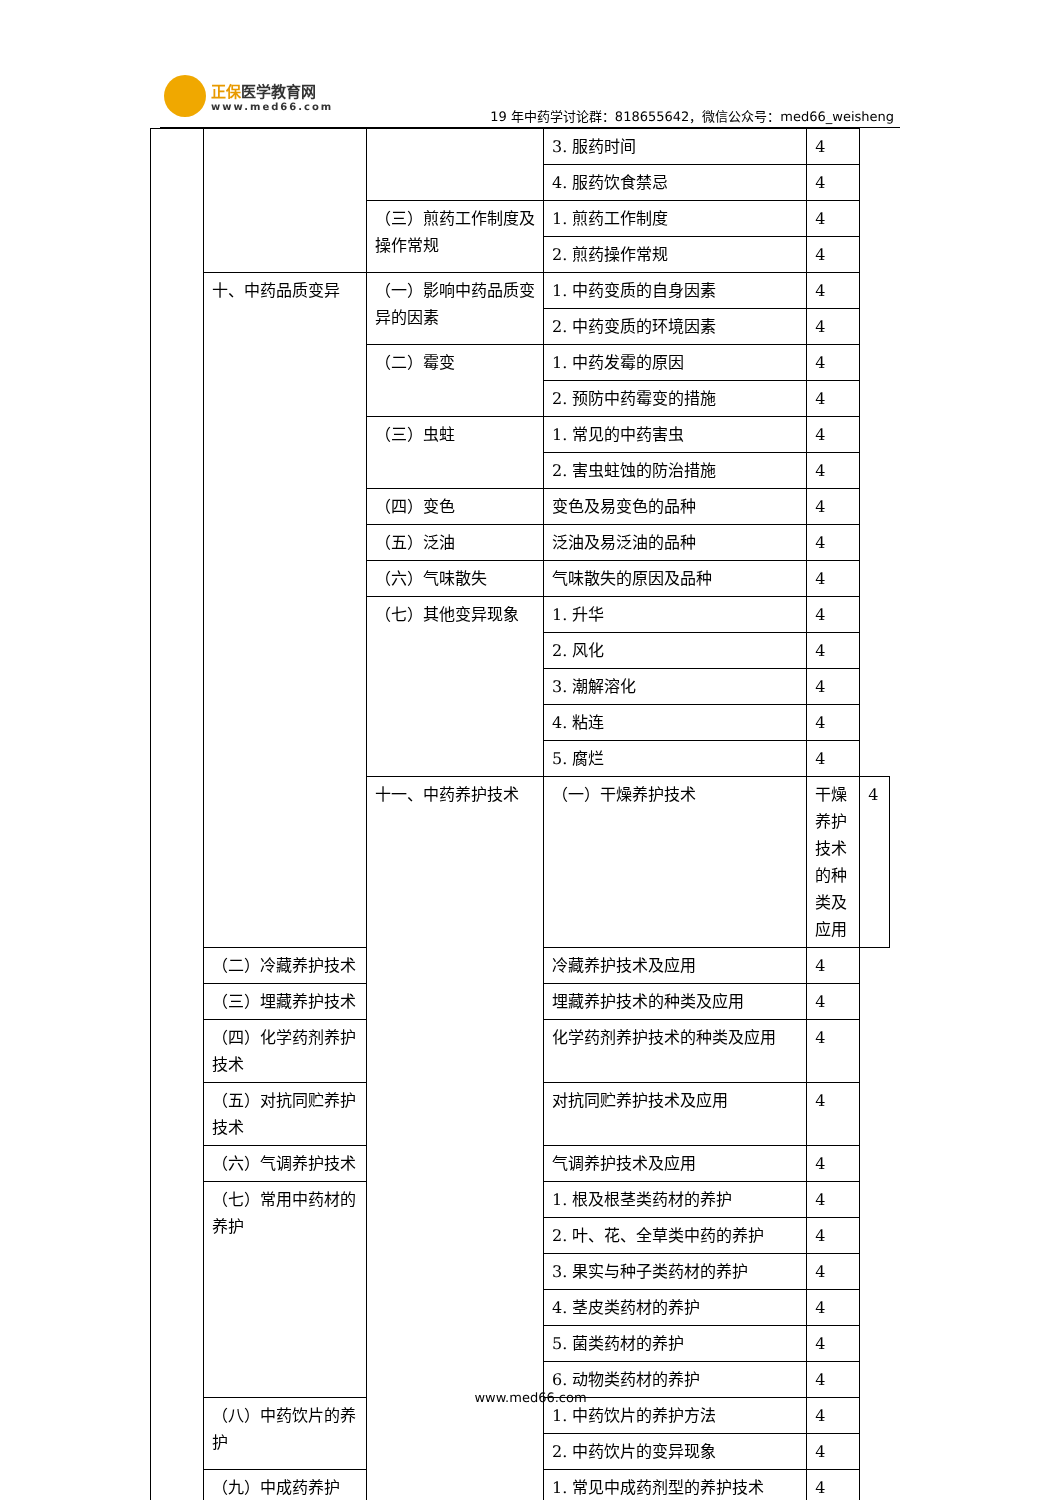正保医学教育网 www.med66.com
19 年中药学讨论群：818655642，微信公众号：med66_weisheng
| | | | 3. 服药时间 | 4 | |
| | | | 4. 服药饮食禁忌 | 4 | |
| | | （三）煎药工作制度及操作常规 | 1. 煎药工作制度 | 4 | |
| | | | 2. 煎药操作常规 | 4 | |
| | 十、中药品质变异 | （一）影响中药品质变异的因素 | 1. 中药变质的自身因素 | 4 | |
| | | | 2. 中药变质的环境因素 | 4 | |
| | | （二）霉变 | 1. 中药发霉的原因 | 4 | |
| | | | 2. 预防中药霉变的措施 | 4 | |
| | | （三）虫蛀 | 1. 常见的中药害虫 | 4 | |
| | | | 2. 害虫蛀蚀的防治措施 | 4 | |
| | | （四）变色 | 变色及易变色的品种 | 4 | |
| | | （五）泛油 | 泛油及易泛油的品种 | 4 | |
| | | （六）气味散失 | 气味散失的原因及品种 | 4 | |
| | | （七）其他变异现象 | 1. 升华 | 4 | |
| | | | 2. 风化 | 4 | |
| | | | 3. 潮解溶化 | 4 | |
| | | | 4. 粘连 | 4 | |
| | | | 5. 腐烂 | 4 | |
| | | 十一、中药养护技术 | （一）干燥养护技术 | 干燥养护技术的种类及应用 | 4 |
| | （二）冷藏养护技术 | | 冷藏养护技术及应用 | 4 | |
| | （三）埋藏养护技术 | | 埋藏养护技术的种类及应用 | 4 | |
| | （四）化学药剂养护技术 | | 化学药剂养护技术的种类及应用 | 4 | |
| | （五）对抗同贮养护技术 | | 对抗同贮养护技术及应用 | 4 | |
| | （六）气调养护技术 | | 气调养护技术及应用 | 4 | |
| | （七）常用中药材的 养护 | | 1. 根及根茎类药材的养护 | 4 | |
| | | | 2. 叶、花、全草类中药的养护 | 4 | |
| | | | 3. 果实与种子类药材的养护 | 4 | |
| | | | 4. 茎皮类药材的养护 | 4 | |
| | | | 5. 菌类药材的养护 | 4 | |
| | | | 6. 动物类药材的养护 | 4 | |
| | （八）中药饮片的养护 | | 1. 中药饮片的养护方法 | 4 | |
| | | | 2. 中药饮片的变异现象 | 4 | |
| | （九）中成药养护 | | 1. 常见中成药剂型的养护技术 | 4 | |
www.med66.com